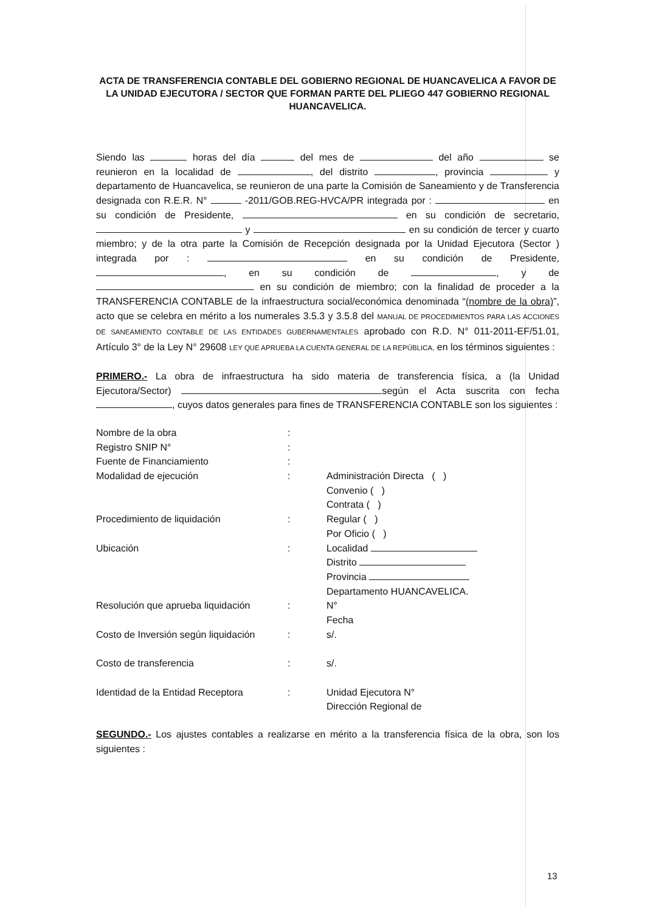ACTA DE TRANSFERENCIA CONTABLE DEL GOBIERNO REGIONAL DE HUANCAVELICA A FAVOR DE LA UNIDAD EJECUTORA / SECTOR QUE FORMAN PARTE DEL PLIEGO 447 GOBIERNO REGIONAL HUANCAVELICA.
Siendo las horas del día del mes de del año se reunieron en la localidad de , del distrito , provincia y departamento de Huancavelica, se reunieron de una parte la Comisión de Saneamiento y de Transferencia designada con R.E.R. N° -2011/GOB.REG-HVCA/PR integrada por : en su condición de Presidente, en su condición de secretario, y en su condición de tercer y cuarto miembro; y de la otra parte la Comisión de Recepción designada por la Unidad Ejecutora (Sector ) integrada por : en su condición de Presidente, , en su condición de , y de en su condición de miembro; con la finalidad de proceder a la TRANSFERENCIA CONTABLE de la infraestructura social/económica denominada “(nombre de la obra)”, acto que se celebra en mérito a los numerales 3.5.3 y 3.5.8 del MANUAL DE PROCEDIMIENTOS PARA LAS ACCIONES DE SANEAMIENTO CONTABLE DE LAS ENTIDADES GUBERNAMENTALES aprobado con R.D. N° 011-2011-EF/51.01, Artículo 3° de la Ley N° 29608 LEY QUE APRUEBA LA CUENTA GENERAL DE LA REPÚBLICA, en los términos siguientes :
PRIMERO.- La obra de infraestructura ha sido materia de transferencia física, a (la Unidad Ejecutora/Sector) según el Acta suscrita con fecha , cuyos datos generales para fines de TRANSFERENCIA CONTABLE son los siguientes :
| Nombre de la obra | : | |
| Registro SNIP N° | : | |
| Fuente de Financiamiento | : | |
| Modalidad de ejecución | : | Administración Directa ( ) Convenio ( ) Contrata ( ) |
| Procedimiento de liquidación | : | Regular ( ) Por Oficio ( ) |
| Ubicación | : | Localidad Distrito Provincia Departamento HUANCAVELICA. |
| Resolución que aprueba liquidación | : | N° Fecha |
| Costo de Inversión según liquidación | : | s/. |
| Costo de transferencia | : | s/. |
| Identidad de la Entidad Receptora | : | Unidad Ejecutora N° Dirección Regional de |
SEGUNDO.- Los ajustes contables a realizarse en mérito a la transferencia física de la obra, son los siguientes :
13